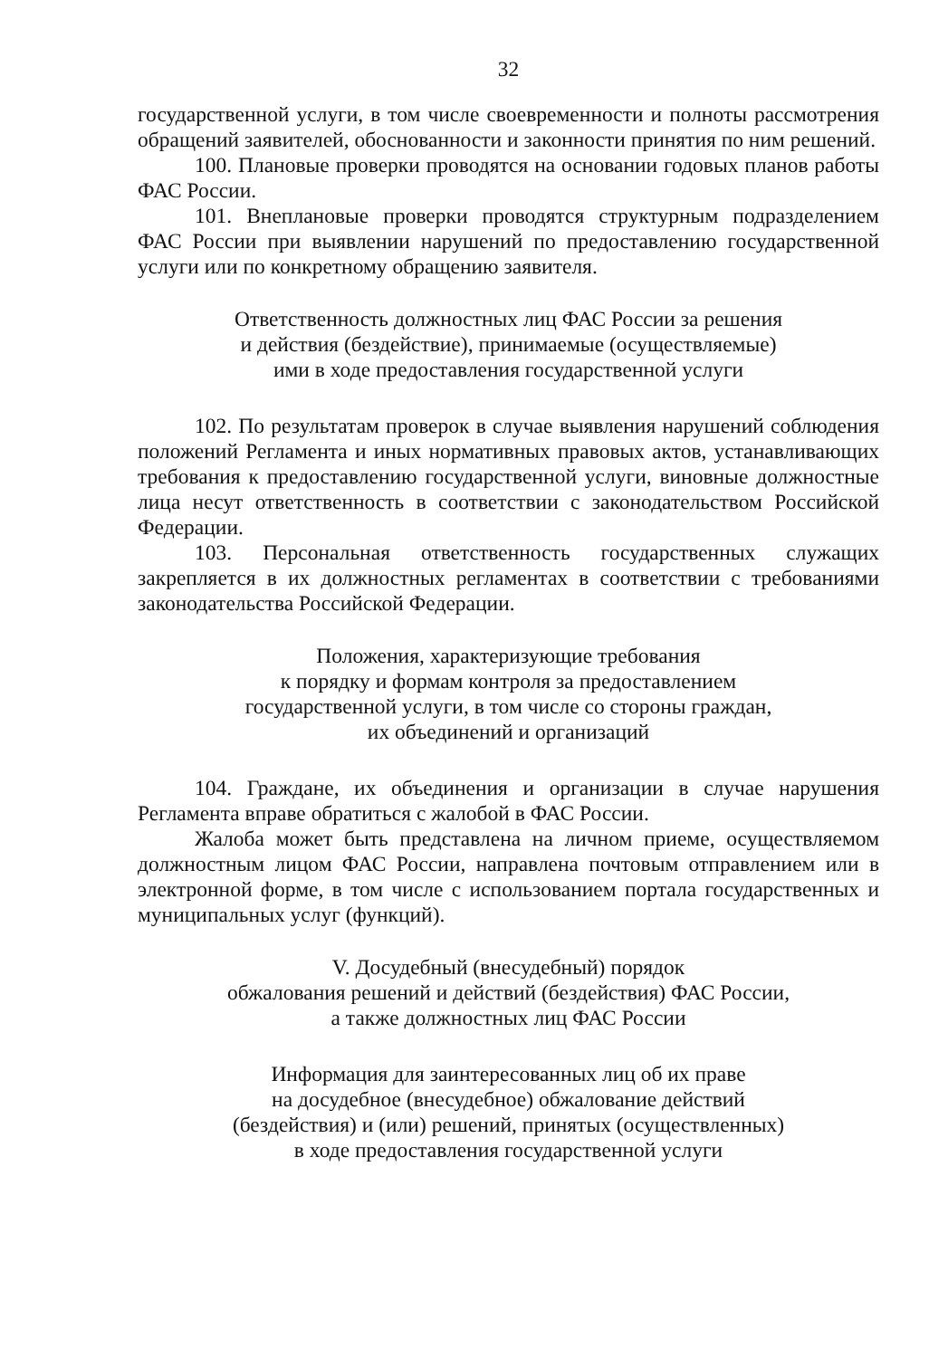32
государственной услуги, в том числе своевременности и полноты рассмотрения обращений заявителей, обоснованности и законности принятия по ним решений.
100. Плановые проверки проводятся на основании годовых планов работы ФАС России.
101. Внеплановые проверки проводятся структурным подразделением ФАС России при выявлении нарушений по предоставлению государственной услуги или по конкретному обращению заявителя.
Ответственность должностных лиц ФАС России за решения
и действия (бездействие), принимаемые (осуществляемые)
ими в ходе предоставления государственной услуги
102. По результатам проверок в случае выявления нарушений соблюдения положений Регламента и иных нормативных правовых актов, устанавливающих требования к предоставлению государственной услуги, виновные должностные лица несут ответственность в соответствии с законодательством Российской Федерации.
103. Персональная ответственность государственных служащих закрепляется в их должностных регламентах в соответствии с требованиями законодательства Российской Федерации.
Положения, характеризующие требования
к порядку и формам контроля за предоставлением
государственной услуги, в том числе со стороны граждан,
их объединений и организаций
104. Граждане, их объединения и организации в случае нарушения Регламента вправе обратиться с жалобой в ФАС России.
Жалоба может быть представлена на личном приеме, осуществляемом должностным лицом ФАС России, направлена почтовым отправлением или в электронной форме, в том числе с использованием портала государственных и муниципальных услуг (функций).
V. Досудебный (внесудебный) порядок
обжалования решений и действий (бездействия) ФАС России,
а также должностных лиц ФАС России
Информация для заинтересованных лиц об их праве
на досудебное (внесудебное) обжалование действий
(бездействия) и (или) решений, принятых (осуществленных)
в ходе предоставления государственной услуги